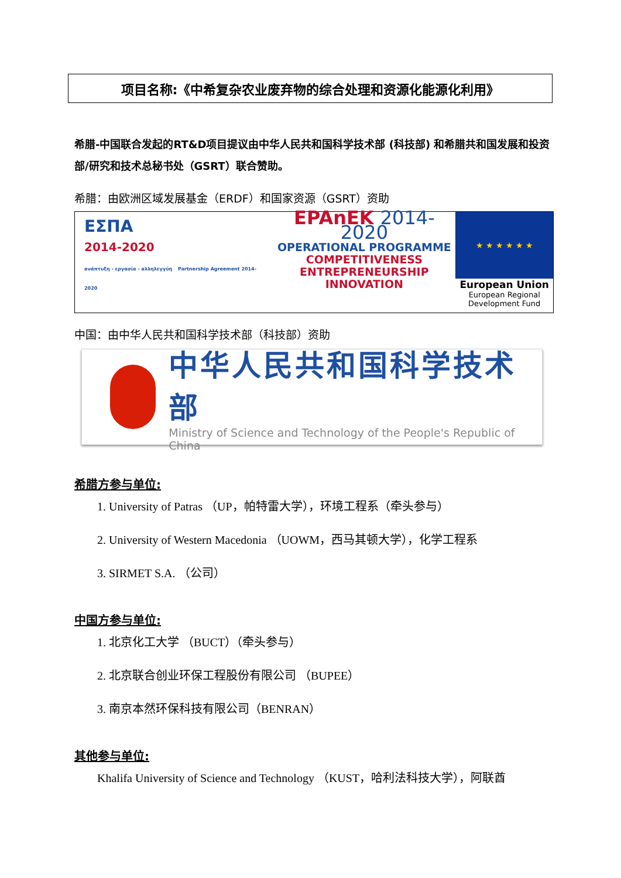项目名称:《中希复杂农业废弃物的综合处理和资源化能源化利用》
希腊-中国联合发起的RT&D项目提议由中华人民共和国科学技术部 (科技部) 和希腊共和国发展和投资部/研究和技术总秘书处（GSRT）联合赞助。
希腊：由欧洲区域发展基金（ERDF）和国家资源（GSRT）资助
ΕΣΠΑ
2014-2020
ανάπτυξη - εργασία - αλληλεγγύη Partnership Agreement 2014-2020
EPAnEK 2014-2020
OPERATIONAL PROGRAMME
COMPETITIVENESS
ENTREPRENEURSHIP
INNOVATION
★ ★ ★ ★ ★ ★
European Union
European Regional
Development Fund
中国：由中华人民共和国科学技术部（科技部）资助
中华人民共和国科学技术部
Ministry of Science and Technology of the People's Republic of China
希腊方参与单位:
1. University of Patras （UP，帕特雷大学），环境工程系（牵头参与）
2. University of Western Macedonia （UOWM，西马其顿大学），化学工程系
3. SIRMET S.A. （公司）
中国方参与单位:
1. 北京化工大学 （BUCT）（牵头参与）
2. 北京联合创业环保工程股份有限公司 （BUPEE）
3. 南京本然环保科技有限公司（BENRAN）
其他参与单位:
Khalifa University of Science and Technology （KUST，哈利法科技大学），阿联酋